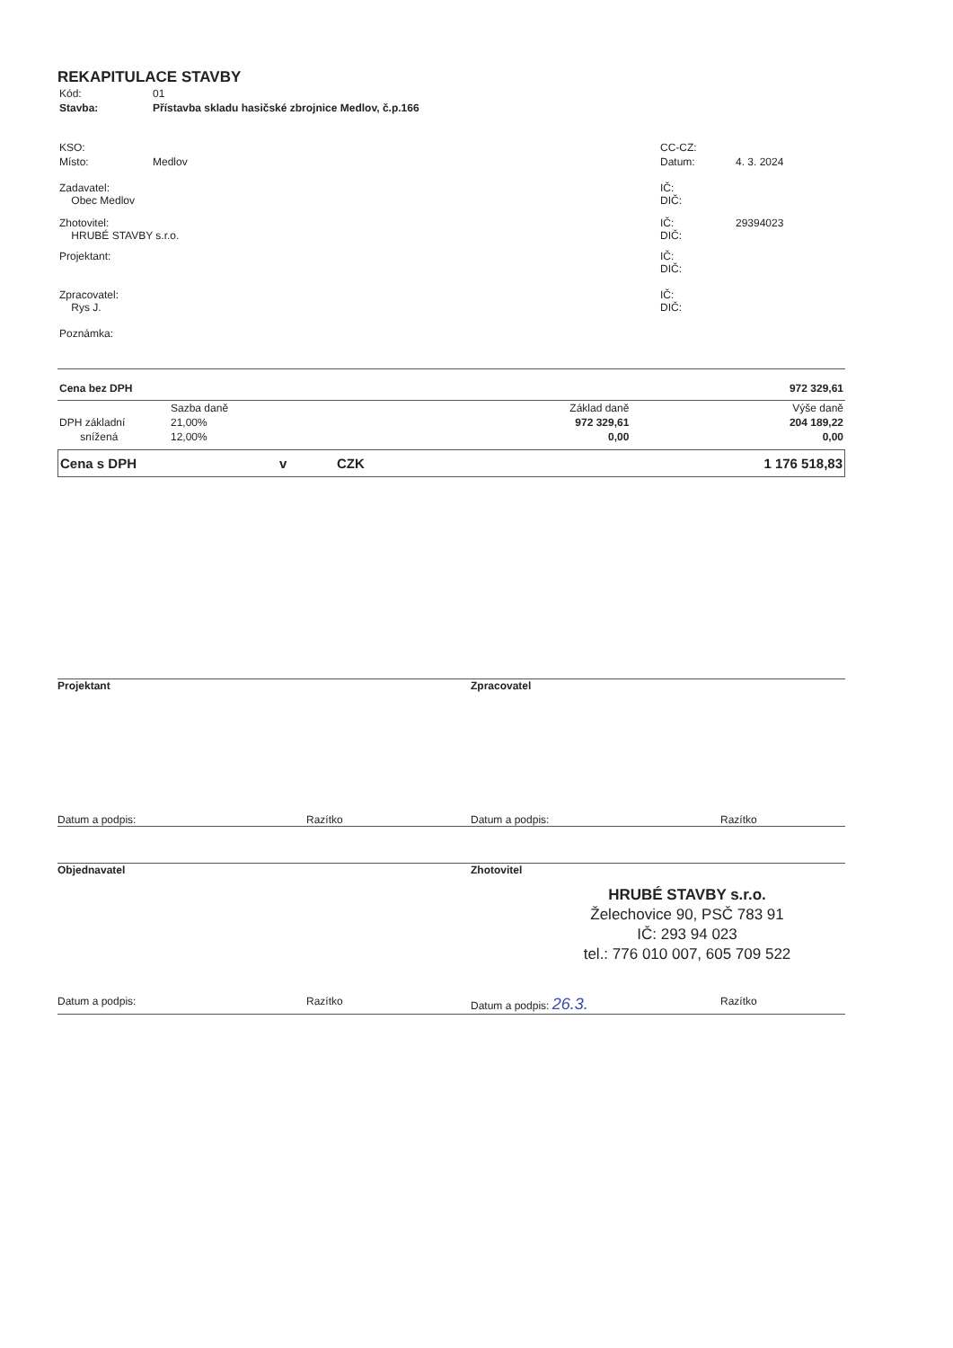REKAPITULACE STAVBY
| Kód: | 01 |
| Stavba: | Přístavba skladu hasičské zbrojnice Medlov, č.p.166 |
| KSO: | | CC-CZ: | |
| Místo: | Medlov | Datum: | 4. 3. 2024 |
| Zadavatel: Obec Medlov | | IČ: DIČ: | |
| Zhotovitel: HRUBÉ STAVBY s.r.o. | | IČ: DIČ: | 29394023 |
| Projektant: | | IČ: DIČ: | |
| Zpracovatel: Rys J. | | IČ: DIČ: | |
| Poznámka: | | | |
| Cena bez DPH | 972 329,61 |
| | Sazba daně | Základ daně | Výše daně |
| DPH základní | 21,00% | 972 329,61 | 204 189,22 |
| snížená | 12,00% | 0,00 | 0,00 |
| Cena s DPH | v | CZK | 1 176 518,83 |
Projektant Zpracovatel
Datum a podpis: Razítko Datum a podpis: Razítko
Objednavatel Zhotovitel
HRUBÉ STAVBY s.r.o.
Želechovice 90, PSČ 783 91
IČ: 293 94 023
tel.: 776 010 007, 605 709 522
Datum a podpis: Razítko Datum a podpis: 26.3.
Razítko